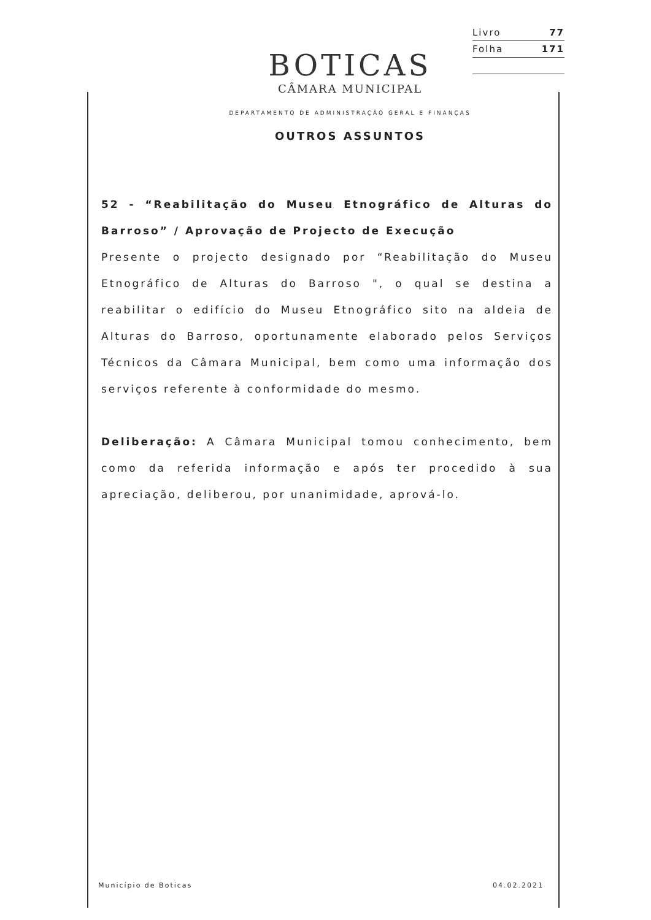Livro 77
Folha 171
BOTICAS
CÂMARA MUNICIPAL
DEPARTAMENTO DE ADMINISTRAÇÃO GERAL E FINANÇAS
OUTROS ASSUNTOS
52 - “Reabilitação do Museu Etnográfico de Alturas do Barroso” / Aprovação de Projecto de Execução
Presente o projecto designado por “Reabilitação do Museu Etnográfico de Alturas do Barroso ", o qual se destina a reabilitar o edifício do Museu Etnográfico sito na aldeia de Alturas do Barroso, oportunamente elaborado pelos Serviços Técnicos da Câmara Municipal, bem como uma informação dos serviços referente à conformidade do mesmo.
Deliberação: A Câmara Municipal tomou conhecimento, bem como da referida informação e após ter procedido à sua apreciação, deliberou, por unanimidade, aprová-lo.
Município de Boticas 04.02.2021